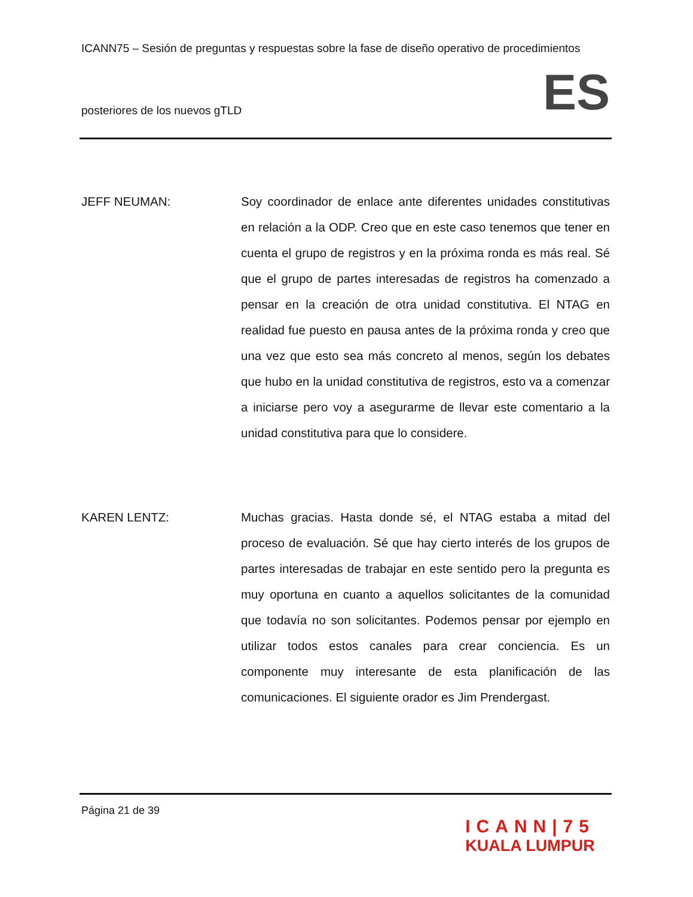ICANN75 – Sesión de preguntas y respuestas sobre la fase de diseño operativo de procedimientos
posteriores de los nuevos gTLD
ES
JEFF NEUMAN: Soy coordinador de enlace ante diferentes unidades constitutivas en relación a la ODP. Creo que en este caso tenemos que tener en cuenta el grupo de registros y en la próxima ronda es más real. Sé que el grupo de partes interesadas de registros ha comenzado a pensar en la creación de otra unidad constitutiva. El NTAG en realidad fue puesto en pausa antes de la próxima ronda y creo que una vez que esto sea más concreto al menos, según los debates que hubo en la unidad constitutiva de registros, esto va a comenzar a iniciarse pero voy a asegurarme de llevar este comentario a la unidad constitutiva para que lo considere.
KAREN LENTZ: Muchas gracias. Hasta donde sé, el NTAG estaba a mitad del proceso de evaluación. Sé que hay cierto interés de los grupos de partes interesadas de trabajar en este sentido pero la pregunta es muy oportuna en cuanto a aquellos solicitantes de la comunidad que todavía no son solicitantes. Podemos pensar por ejemplo en utilizar todos estos canales para crear conciencia. Es un componente muy interesante de esta planificación de las comunicaciones. El siguiente orador es Jim Prendergast.
Página 21 de 39
ICANN|75
KUALA LUMPUR